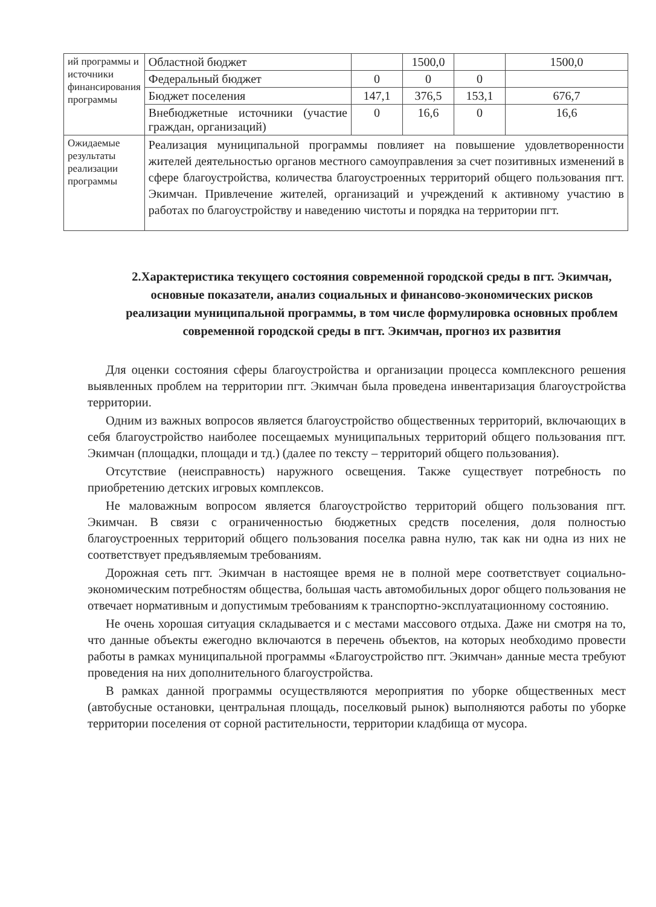| ий программы и источники финансирования программы | Областной бюджет | | 1500,0 | | 1500,0 |
| | Федеральный бюджет | 0 | 0 | 0 | |
| | Бюджет поселения | 147,1 | 376,5 | 153,1 | 676,7 |
| | Внебюджетные источники (участие граждан, организаций) | 0 | 16,6 | 0 | 16,6 |
| Ожидаемые результаты реализации программы | Реализация муниципальной программы повлияет на повышение удовлетворенности жителей деятельностью органов местного самоуправления за счет позитивных изменений в сфере благоустройства, количества благоустроенных территорий общего пользования пгт. Экимчан. Привлечение жителей, организаций и учреждений к активному участию в работах по благоустройству и наведению чистоты и порядка на территории пгт. | | | | |
2.Характеристика текущего состояния современной городской среды в пгт. Экимчан, основные показатели, анализ социальных и финансово-экономических рисков реализации муниципальной программы, в том числе формулировка основных проблем современной городской среды в пгт. Экимчан, прогноз их развития
Для оценки состояния сферы благоустройства и организации процесса комплексного решения выявленных проблем на территории пгт. Экимчан была проведена инвентаризация благоустройства территории.
Одним из важных вопросов является благоустройство общественных территорий, включающих в себя благоустройство наиболее посещаемых муниципальных территорий общего пользования пгт. Экимчан (площадки, площади и тд.) (далее по тексту – территорий общего пользования).
Отсутствие (неисправность) наружного освещения. Также существует потребность по приобретению детских игровых комплексов.
Не маловажным вопросом является благоустройство территорий общего пользования пгт. Экимчан. В связи с ограниченностью бюджетных средств поселения, доля полностью благоустроенных территорий общего пользования поселка равна нулю, так как ни одна из них не соответствует предъявляемым требованиям.
Дорожная сеть пгт. Экимчан в настоящее время не в полной мере соответствует социально-экономическим потребностям общества, большая часть автомобильных дорог общего пользования не отвечает нормативным и допустимым требованиям к транспортно-эксплуатационному состоянию.
Не очень хорошая ситуация складывается и с местами массового отдыха. Даже ни смотря на то, что данные объекты ежегодно включаются в перечень объектов, на которых необходимо провести работы в рамках муниципальной программы «Благоустройство пгт. Экимчан» данные места требуют проведения на них дополнительного благоустройства.
В рамках данной программы осуществляются мероприятия по уборке общественных мест (автобусные остановки, центральная площадь, поселковый рынок) выполняются работы по уборке территории поселения от сорной растительности, территории кладбища от мусора.